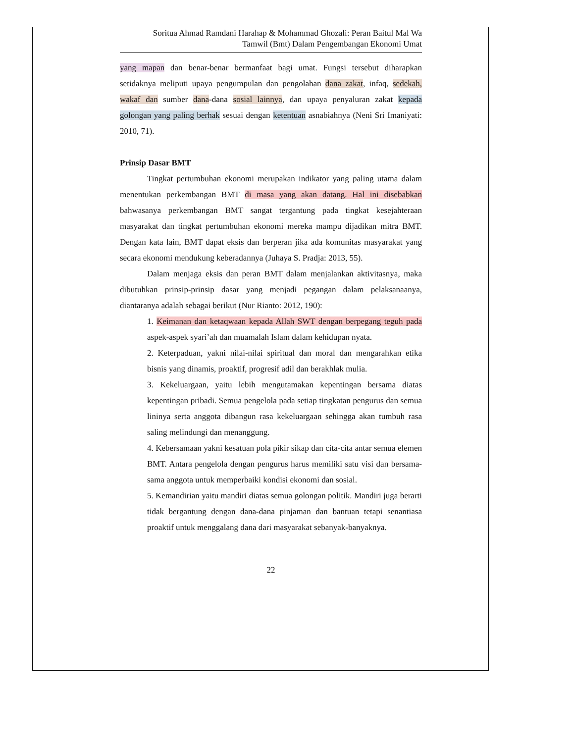Soritua Ahmad Ramdani Harahap & Mohammad Ghozali: Peran Baitul Mal Wa
Tamwil (Bmt) Dalam Pengembangan Ekonomi Umat
yang mapan dan benar-benar bermanfaat bagi umat. Fungsi tersebut diharapkan setidaknya meliputi upaya pengumpulan dan pengolahan dana zakat, infaq, sedekah, wakaf dan sumber dana-dana sosial lainnya, dan upaya penyaluran zakat kepada golongan yang paling berhak sesuai dengan ketentuan asnabiahnya (Neni Sri Imaniyati: 2010, 71).
Prinsip Dasar BMT
Tingkat pertumbuhan ekonomi merupakan indikator yang paling utama dalam menentukan perkembangan BMT di masa yang akan datang. Hal ini disebabkan bahwasanya perkembangan BMT sangat tergantung pada tingkat kesejahteraan masyarakat dan tingkat pertumbuhan ekonomi mereka mampu dijadikan mitra BMT. Dengan kata lain, BMT dapat eksis dan berperan jika ada komunitas masyarakat yang secara ekonomi mendukung keberadannya (Juhaya S. Pradja: 2013, 55).
Dalam menjaga eksis dan peran BMT dalam menjalankan aktivitasnya, maka dibutuhkan prinsip-prinsip dasar yang menjadi pegangan dalam pelaksanaanya, diantaranya adalah sebagai berikut (Nur Rianto: 2012, 190):
1. Keimanan dan ketaqwaan kepada Allah SWT dengan berpegang teguh pada aspek-aspek syari’ah dan muamalah Islam dalam kehidupan nyata.
2. Keterpaduan, yakni nilai-nilai spiritual dan moral dan mengarahkan etika bisnis yang dinamis, proaktif, progresif adil dan berakhlak mulia.
3. Kekeluargaan, yaitu lebih mengutamakan kepentingan bersama diatas kepentingan pribadi. Semua pengelola pada setiap tingkatan pengurus dan semua lininya serta anggota dibangun rasa kekeluargaan sehingga akan tumbuh rasa saling melindungi dan menanggung.
4. Kebersamaan yakni kesatuan pola pikir sikap dan cita-cita antar semua elemen BMT. Antara pengelola dengan pengurus harus memiliki satu visi dan bersama-sama anggota untuk memperbaiki kondisi ekonomi dan sosial.
5. Kemandirian yaitu mandiri diatas semua golongan politik. Mandiri juga berarti tidak bergantung dengan dana-dana pinjaman dan bantuan tetapi senantiasa proaktif untuk menggalang dana dari masyarakat sebanyak-banyaknya.
22